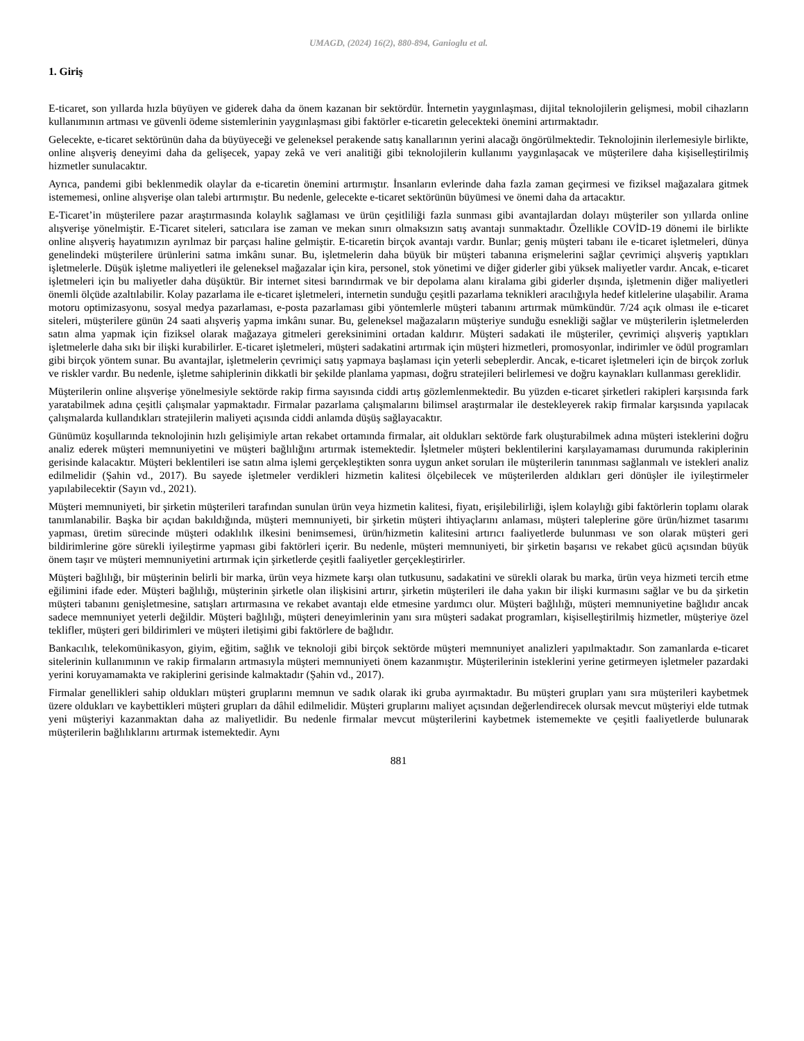UMAGD, (2024) 16(2), 880-894, Ganioglu et al.
1. Giriş
E-ticaret, son yıllarda hızla büyüyen ve giderek daha da önem kazanan bir sektördür. İnternetin yaygınlaşması, dijital teknolojilerin gelişmesi, mobil cihazların kullanımının artması ve güvenli ödeme sistemlerinin yaygınlaşması gibi faktörler e-ticaretin gelecekteki önemini artırmaktadır.
Gelecekte, e-ticaret sektörünün daha da büyüyeceği ve geleneksel perakende satış kanallarının yerini alacağı öngörülmektedir. Teknolojinin ilerlemesiyle birlikte, online alışveriş deneyimi daha da gelişecek, yapay zekâ ve veri analitiği gibi teknolojilerin kullanımı yaygınlaşacak ve müşterilere daha kişiselleştirilmiş hizmetler sunulacaktır.
Ayrıca, pandemi gibi beklenmedik olaylar da e-ticaretin önemini artırmıştır. İnsanların evlerinde daha fazla zaman geçirmesi ve fiziksel mağazalara gitmek istememesi, online alışverişe olan talebi artırmıştır. Bu nedenle, gelecekte e-ticaret sektörünün büyümesi ve önemi daha da artacaktır.
E-Ticaret’in müşterilere pazar araştırmasında kolaylık sağlaması ve ürün çeşitliliği fazla sunması gibi avantajlardan dolayı müşteriler son yıllarda online alışverişe yönelmiştir. E-Ticaret siteleri, satıcılara ise zaman ve mekan sınırı olmaksızın satış avantajı sunmaktadır. Özellikle COVİD-19 dönemi ile birlikte online alışveriş hayatımızın ayrılmaz bir parçası haline gelmiştir. E-ticaretin birçok avantajı vardır. Bunlar; geniş müşteri tabanı ile e-ticaret işletmeleri, dünya genelindeki müşterilere ürünlerini satma imkânı sunar. Bu, işletmelerin daha büyük bir müşteri tabanına erişmelerini sağlar çevrimiçi alışveriş yaptıkları işletmelerle. Düşük işletme maliyetleri ile geleneksel mağazalar için kira, personel, stok yönetimi ve diğer giderler gibi yüksek maliyetler vardır. Ancak, e-ticaret işletmeleri için bu maliyetler daha düşüktür. Bir internet sitesi barındırmak ve bir depolama alanı kiralama gibi giderler dışında, işletmenin diğer maliyetleri önemli ölçüde azaltılabilir. Kolay pazarlama ile e-ticaret işletmeleri, internetin sunduğu çeşitli pazarlama teknikleri aracılığıyla hedef kitlelerine ulaşabilir. Arama motoru optimizasyonu, sosyal medya pazarlaması, e-posta pazarlaması gibi yöntemlerle müşteri tabanını artırmak mümkündür. 7/24 açık olması ile e-ticaret siteleri, müşterilere günün 24 saati alışveriş yapma imkânı sunar. Bu, geleneksel mağazaların müşteriye sunduğu esnekliği sağlar ve müşterilerin işletmelerden satın alma yapmak için fiziksel olarak mağazaya gitmeleri gereksinimini ortadan kaldırır. Müşteri sadakati ile müşteriler, çevrimiçi alışveriş yaptıkları işletmelerle daha sıkı bir ilişki kurabilirler. E-ticaret işletmeleri, müşteri sadakatini artırmak için müşteri hizmetleri, promosyonlar, indirimler ve ödül programları gibi birçok yöntem sunar. Bu avantajlar, işletmelerin çevrimiçi satış yapmaya başlaması için yeterli sebeplerdir. Ancak, e-ticaret işletmeleri için de birçok zorluk ve riskler vardır. Bu nedenle, işletme sahiplerinin dikkatli bir şekilde planlama yapması, doğru stratejileri belirlemesi ve doğru kaynakları kullanması gereklidir.
Müşterilerin online alışverişe yönelmesiyle sektörde rakip firma sayısında ciddi artış gözlemlenmektedir. Bu yüzden e-ticaret şirketleri rakipleri karşısında fark yaratabilmek adına çeşitli çalışmalar yapmaktadır. Firmalar pazarlama çalışmalarını bilimsel araştırmalar ile destekleyerek rakip firmalar karşısında yapılacak çalışmalarda kullandıkları stratejilerin maliyeti açısında ciddi anlamda düşüş sağlayacaktır.
Günümüz koşullarında teknolojinin hızlı gelişimiyle artan rekabet ortamında firmalar, ait oldukları sektörde fark oluşturabilmek adına müşteri isteklerini doğru analiz ederek müşteri memnuniyetini ve müşteri bağlılığını artırmak istemektedir. İşletmeler müşteri beklentilerini karşılayamaması durumunda rakiplerinin gerisinde kalacaktır. Müşteri beklentileri ise satın alma işlemi gerçekleştikten sonra uygun anket soruları ile müşterilerin tanınması sağlanmalı ve istekleri analiz edilmelidir (Şahin vd., 2017). Bu sayede işletmeler verdikleri hizmetin kalitesi ölçebilecek ve müşterilerden aldıkları geri dönüşler ile iyileştirmeler yapılabilecektir (Sayın vd., 2021).
Müşteri memnuniyeti, bir şirketin müşterileri tarafından sunulan ürün veya hizmetin kalitesi, fiyatı, erişilebilirliği, işlem kolaylığı gibi faktörlerin toplamı olarak tanımlanabilir. Başka bir açıdan bakıldığında, müşteri memnuniyeti, bir şirketin müşteri ihtiyaçlarını anlaması, müşteri taleplerine göre ürün/hizmet tasarımı yapması, üretim sürecinde müşteri odaklılık ilkesini benimsemesi, ürün/hizmetin kalitesini artırıcı faaliyetlerde bulunması ve son olarak müşteri geri bildirimlerine göre sürekli iyileştirme yapması gibi faktörleri içerir. Bu nedenle, müşteri memnuniyeti, bir şirketin başarısı ve rekabet gücü açısından büyük önem taşır ve müşteri memnuniyetini artırmak için şirketlerde çeşitli faaliyetler gerçekleştirirler.
Müşteri bağlılığı, bir müşterinin belirli bir marka, ürün veya hizmete karşı olan tutkusunu, sadakatini ve sürekli olarak bu marka, ürün veya hizmeti tercih etme eğilimini ifade eder. Müşteri bağlılığı, müşterinin şirketle olan ilişkisini artırır, şirketin müşterileri ile daha yakın bir ilişki kurmasını sağlar ve bu da şirketin müşteri tabanını genişletmesine, satışları artırmasına ve rekabet avantajı elde etmesine yardımcı olur. Müşteri bağlılığı, müşteri memnuniyetine bağlıdır ancak sadece memnuniyet yeterli değildir. Müşteri bağlılığı, müşteri deneyimlerinin yanı sıra müşteri sadakat programları, kişiselleştirilmiş hizmetler, müşteriye özel teklifler, müşteri geri bildirimleri ve müşteri iletişimi gibi faktörlere de bağlıdır.
Bankacılık, telekomünikasyon, giyim, eğitim, sağlık ve teknoloji gibi birçok sektörde müşteri memnuniyet analizleri yapılmaktadır. Son zamanlarda e-ticaret sitelerinin kullanımının ve rakip firmaların artmasıyla müşteri memnuniyeti önem kazanmıştır. Müşterilerinin isteklerini yerine getirmeyen işletmeler pazardaki yerini koruyamamakta ve rakiplerini gerisinde kalmaktadır (Şahin vd., 2017).
Firmalar genellikleri sahip oldukları müşteri gruplarını memnun ve sadık olarak iki gruba ayırmaktadır. Bu müşteri grupları yanı sıra müşterileri kaybetmek üzere oldukları ve kaybettikleri müşteri grupları da dâhil edilmelidir. Müşteri gruplarını maliyet açısından değerlendirecek olursak mevcut müşteriyi elde tutmak yeni müşteriyi kazanmaktan daha az maliyetlidir. Bu nedenle firmalar mevcut müşterilerini kaybetmek istememekte ve çeşitli faaliyetlerde bulunarak müşterilerin bağlılıklarını artırmak istemektedir. Aynı
881